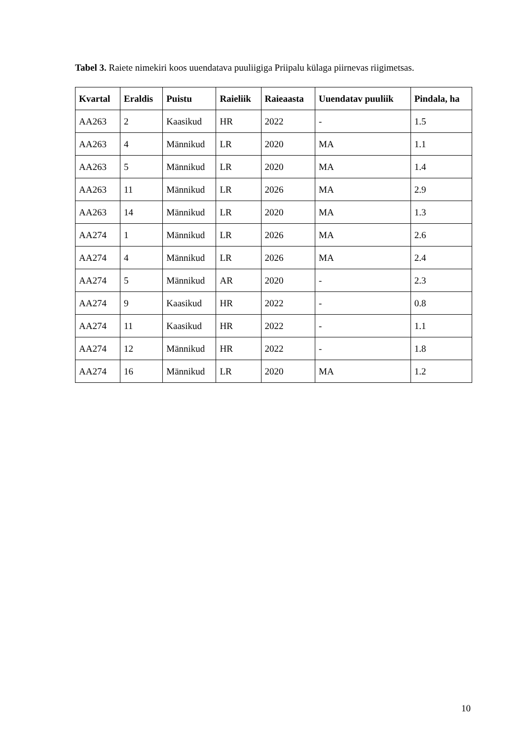Tabel 3. Raiete nimekiri koos uuendatava puuliigiga Priipalu külaga piirnevas riigimetsas.
| Kvartal | Eraldis | Puistu | Raieliik | Raieaasta | Uuendatav puuliik | Pindala, ha |
| --- | --- | --- | --- | --- | --- | --- |
| AA263 | 2 | Kaasikud | HR | 2022 | - | 1.5 |
| AA263 | 4 | Männikud | LR | 2020 | MA | 1.1 |
| AA263 | 5 | Männikud | LR | 2020 | MA | 1.4 |
| AA263 | 11 | Männikud | LR | 2026 | MA | 2.9 |
| AA263 | 14 | Männikud | LR | 2020 | MA | 1.3 |
| AA274 | 1 | Männikud | LR | 2026 | MA | 2.6 |
| AA274 | 4 | Männikud | LR | 2026 | MA | 2.4 |
| AA274 | 5 | Männikud | AR | 2020 | - | 2.3 |
| AA274 | 9 | Kaasikud | HR | 2022 | - | 0.8 |
| AA274 | 11 | Kaasikud | HR | 2022 | - | 1.1 |
| AA274 | 12 | Männikud | HR | 2022 | - | 1.8 |
| AA274 | 16 | Männikud | LR | 2020 | MA | 1.2 |
10